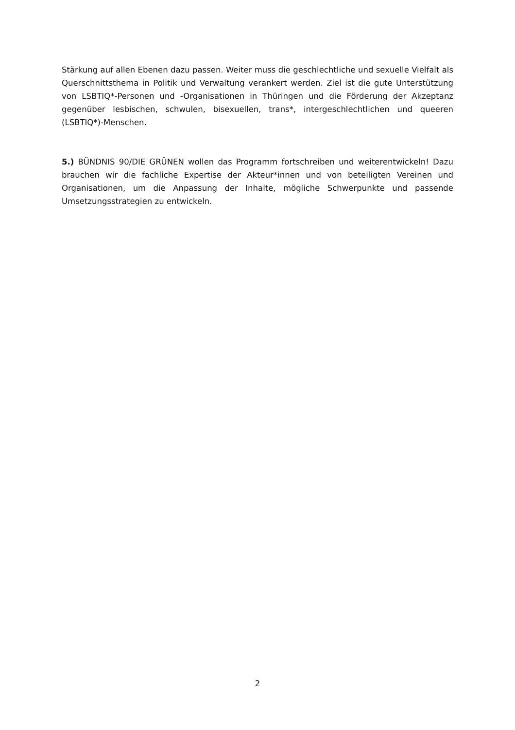Stärkung auf allen Ebenen dazu passen. Weiter muss die geschlechtliche und sexuelle Vielfalt als Querschnittsthema in Politik und Verwaltung verankert werden. Ziel ist die gute Unterstützung von LSBTIQ*-Personen und -Organisationen in Thüringen und die Förderung der Akzeptanz gegenüber lesbischen, schwulen, bisexuellen, trans*, intergeschlechtlichen und queeren (LSBTIQ*)-Menschen.
5.) BÜNDNIS 90/DIE GRÜNEN wollen das Programm fortschreiben und weiterentwickeln! Dazu brauchen wir die fachliche Expertise der Akteur*innen und von beteiligten Vereinen und Organisationen, um die Anpassung der Inhalte, mögliche Schwerpunkte und passende Umsetzungsstrategien zu entwickeln.
2